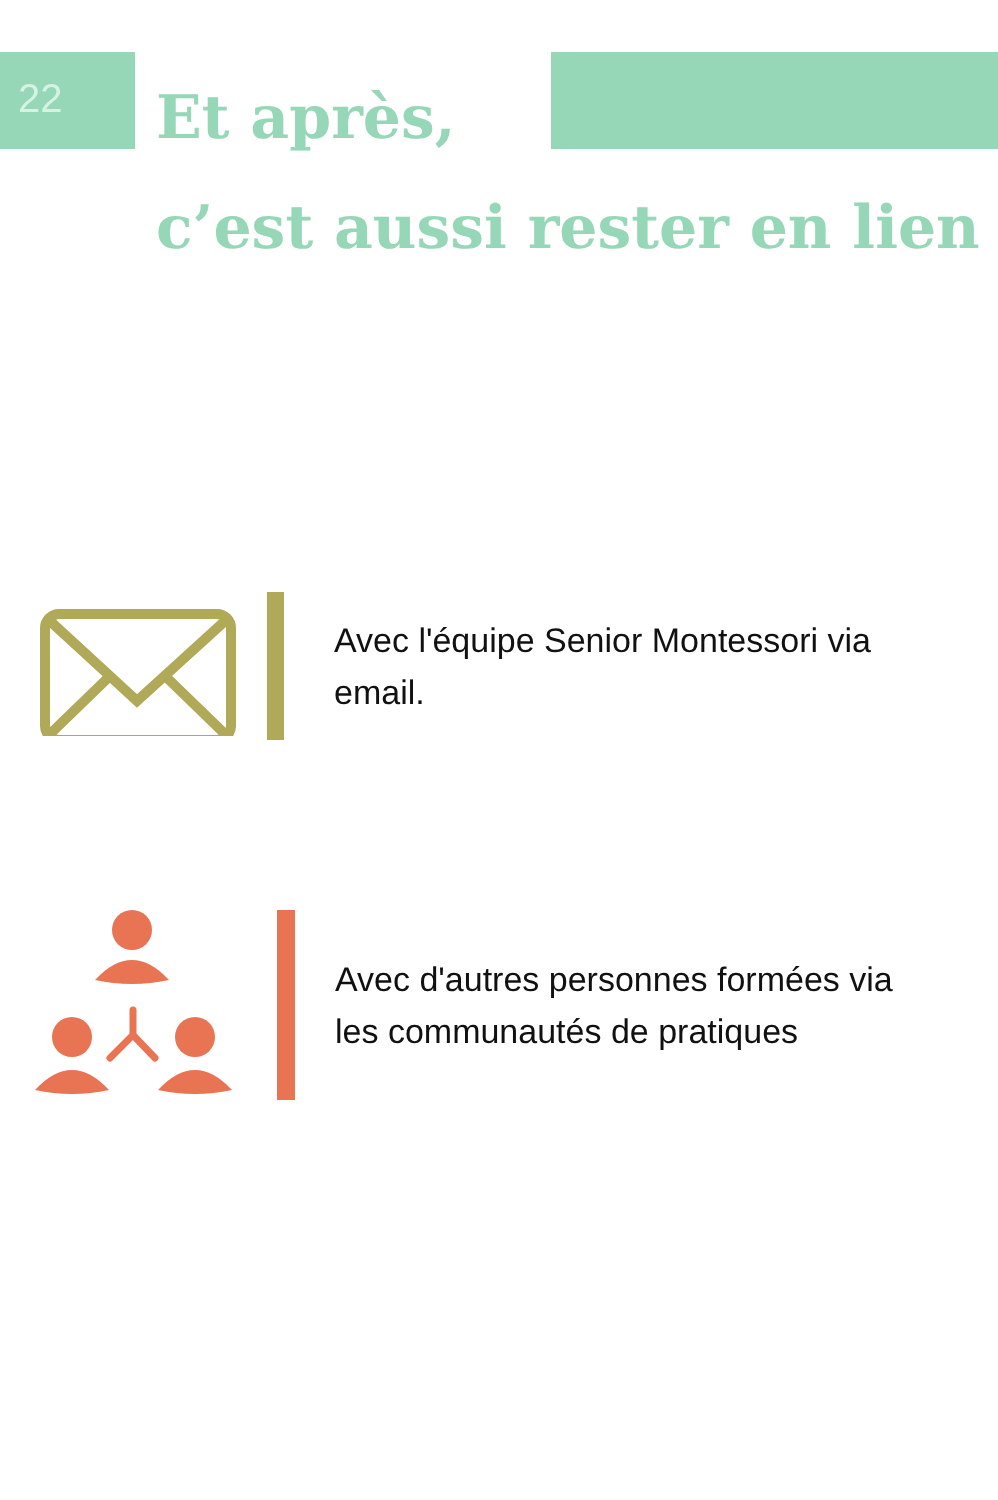22
Et après,
c’est aussi rester en lien
Avec l'équipe Senior Montessori via email.
Avec d'autres personnes formées via les communautés de pratiques